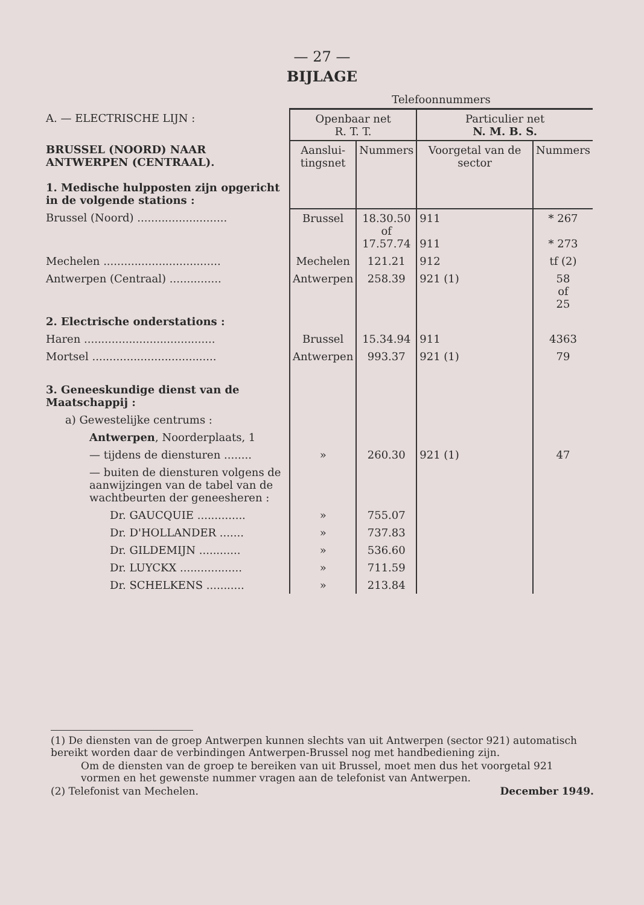— 27 —
BIJLAGE
| | Telefoonnummers | | | |
| A. — ELECTRISCHE LIJN : | Openbaar net R. T. T. | | Particulier net N. M. B. S. | |
| BRUSSEL (NOORD) NAAR ANTWERPEN (CENTRAAL). 1. Medische hulpposten zijn opgericht in de volgende stations : | Aanslui- tingsnet | Nummers | Voorgetal van de sector | Nummers |
| Brussel (Noord) .......................... | Brussel | 18.30.50 of 17.57.74 | 911 911 | * 267 * 273 |
| Mechelen .................................. | Mechelen | 121.21 | 912 | tf (2) |
| Antwerpen (Centraal) ............... | Antwerpen | 258.39 | 921 (1) | 58 of 25 |
| 2. Electrische onderstations : | | | | |
| Haren ...................................... | Brussel | 15.34.94 | 911 | 4363 |
| Mortsel .................................... | Antwerpen | 993.37 | 921 (1) | 79 |
| 3. Geneeskundige dienst van de Maatschappij : | | | | |
| a) Gewestelijke centrums : | | | | |
| Antwerpen , Noorderplaats, 1 | | | | |
| — tijdens de diensturen ........ | » | 260.30 | 921 (1) | 47 |
| — buiten de diensturen volgens de aanwijzingen van de tabel van de wachtbeurten der geneesheren : | | | | |
| Dr. GAUCQUIE .............. | » | 755.07 | | |
| Dr. D'HOLLANDER ....... | » | 737.83 | | |
| Dr. GILDEMIJN ............ | » | 536.60 | | |
| Dr. LUYCKX .................. | » | 711.59 | | |
| Dr. SCHELKENS ........... | » | 213.84 | | |
(1) De diensten van de groep Antwerpen kunnen slechts van uit Antwerpen (sector 921) automatisch bereikt worden daar de verbindingen Antwerpen-Brussel nog met handbediening zijn.
Om de diensten van de groep te bereiken van uit Brussel, moet men dus het voorgetal 921 vormen en het gewenste nummer vragen aan de telefonist van Antwerpen.
(2) Telefonist van Mechelen. December 1949.